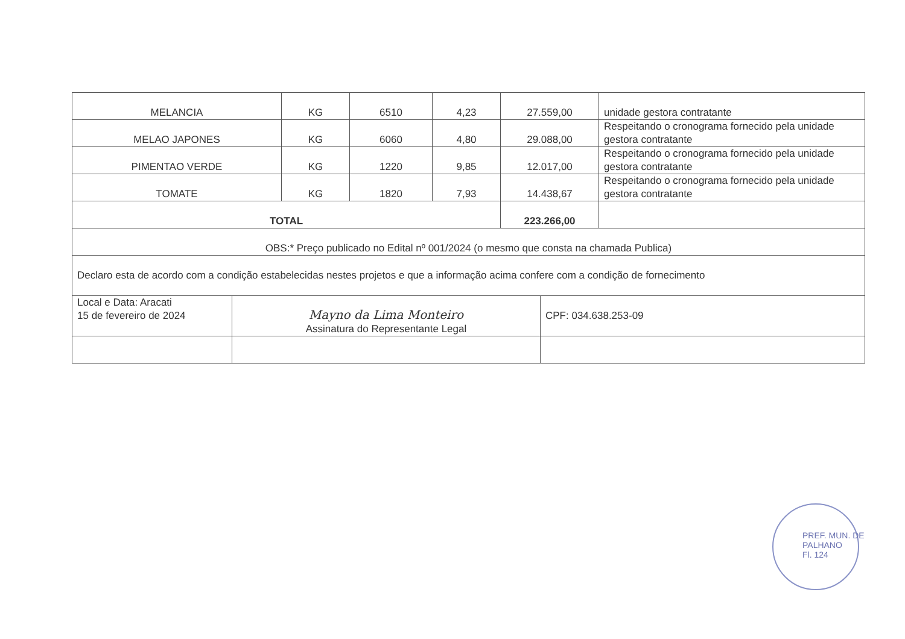| MELANCIA | KG | 6510 | 4,23 | 27.559,00 | unidade gestora contratante |
| MELAO JAPONES | KG | 6060 | 4,80 | 29.088,00 | Respeitando o cronograma fornecido pela unidade gestora contratante |
| PIMENTAO VERDE | KG | 1220 | 9,85 | 12.017,00 | Respeitando o cronograma fornecido pela unidade gestora contratante |
| TOMATE | KG | 1820 | 7,93 | 14.438,67 | Respeitando o cronograma fornecido pela unidade gestora contratante |
| TOTAL | | | | 223.266,00 | |
| OBS:* Preço publicado no Edital nº 001/2024 (o mesmo que consta na chamada Publica) | | | | | |
| Declaro esta de acordo com a condição estabelecidas nestes projetos e que a informação acima confere com a condição de fornecimento | | | | | |
| Local e Data: Aracati 15 de fevereiro de 2024 | Mayno da Lima Monteiro Assinatura do Representante Legal | CPF: 034.638.253-09 |
PREF. MUN. DE PALHANO
Fl. 124